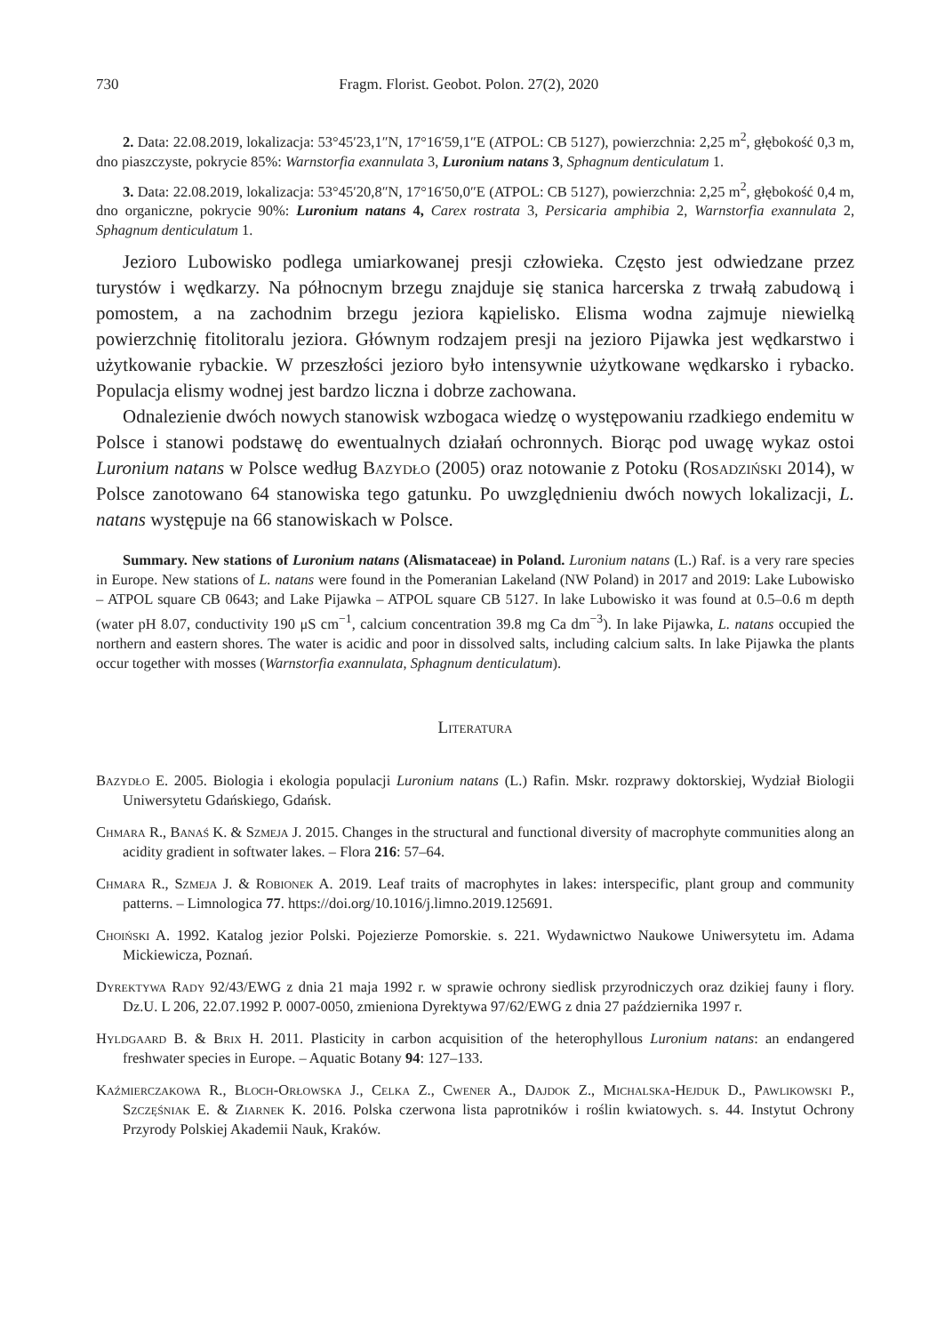730 Fragm. Florist. Geobot. Polon. 27(2), 2020
2. Data: 22.08.2019, lokalizacja: 53°45′23,1″N, 17°16′59,1″E (ATPOL: CB 5127), powierzchnia: 2,25 m<sup>2</sup>, głębokość 0,3 m, dno piaszczyste, pokrycie 85%: Warnstorfia exannulata 3, Luronium natans 3, Sphagnum denticulatum 1.
3. Data: 22.08.2019, lokalizacja: 53°45′20,8″N, 17°16′50,0″E (ATPOL: CB 5127), powierzchnia: 2,25 m<sup>2</sup>, głębokość 0,4 m, dno organiczne, pokrycie 90%: Luronium natans 4, Carex rostrata 3, Persicaria amphibia 2, Warnstorfia exannulata 2, Sphagnum denticulatum 1.
Jezioro Lubowisko podlega umiarkowanej presji człowieka. Często jest odwiedzane przez turystów i wędkarzy. Na północnym brzegu znajduje się stanica harcerska z trwałą zabudową i pomostem, a na zachodnim brzegu jeziora kąpielisko. Elisma wodna zajmuje niewielką powierzchnię fitolitoralu jeziora. Głównym rodzajem presji na jezioro Pijawka jest wędkarstwo i użytkowanie rybackie. W przeszłości jezioro było intensywnie użytkowane wędkarsko i rybacko. Populacja elismy wodnej jest bardzo liczna i dobrze zachowana.
Odnalezienie dwóch nowych stanowisk wzbogaca wiedzę o występowaniu rzadkiego endemitu w Polsce i stanowi podstawę do ewentualnych działań ochronnych. Biorąc pod uwagę wykaz ostoi Luronium natans w Polsce według Bazydło (2005) oraz notowanie z Potoku (Rosadziński 2014), w Polsce zanotowano 64 stanowiska tego gatunku. Po uwzględnieniu dwóch nowych lokalizacji, L. natans występuje na 66 stanowiskach w Polsce.
Summary. New stations of Luronium natans (Alismataceae) in Poland. Luronium natans (L.) Raf. is a very rare species in Europe. New stations of L. natans were found in the Pomeranian Lakeland (NW Poland) in 2017 and 2019: Lake Lubowisko – ATPOL square CB 0643; and Lake Pijawka – ATPOL square CB 5127. In lake Lubowisko it was found at 0.5–0.6 m depth (water pH 8.07, conductivity 190 μS cm<sup>−1</sup>, calcium concentration 39.8 mg Ca dm<sup>−3</sup>). In lake Pijawka, L. natans occupied the northern and eastern shores. The water is acidic and poor in dissolved salts, including calcium salts. In lake Pijawka the plants occur together with mosses (Warnstorfia exannulata, Sphagnum denticulatum).
Literatura
Bazydło E. 2005. Biologia i ekologia populacji Luronium natans (L.) Rafin. Mskr. rozprawy doktorskiej, Wydział Biologii Uniwersytetu Gdańskiego, Gdańsk.
Chmara R., Banaś K. & Szmeja J. 2015. Changes in the structural and functional diversity of macrophyte communities along an acidity gradient in softwater lakes. – Flora 216: 57–64.
Chmara R., Szmeja J. & Robionek A. 2019. Leaf traits of macrophytes in lakes: interspecific, plant group and community patterns. – Limnologica 77. https://doi.org/10.1016/j.limno.2019.125691.
Choiński A. 1992. Katalog jezior Polski. Pojezierze Pomorskie. s. 221. Wydawnictwo Naukowe Uniwersytetu im. Adama Mickiewicza, Poznań.
Dyrektywa Rady 92/43/EWG z dnia 21 maja 1992 r. w sprawie ochrony siedlisk przyrodniczych oraz dzikiej fauny i flory. Dz.U. L 206, 22.07.1992 P. 0007-0050, zmieniona Dyrektywa 97/62/EWG z dnia 27 października 1997 r.
Hyldgaard B. & Brix H. 2011. Plasticity in carbon acquisition of the heterophyllous Luronium natans: an endangered freshwater species in Europe. – Aquatic Botany 94: 127–133.
Kaźmierczakowa R., Bloch-Orłowska J., Celka Z., Cwener A., Dajdok Z., Michalska-Hejduk D., Pawlikowski P., Szczęśniak E. & Ziarnek K. 2016. Polska czerwona lista paprotników i roślin kwiatowych. s. 44. Instytut Ochrony Przyrody Polskiej Akademii Nauk, Kraków.